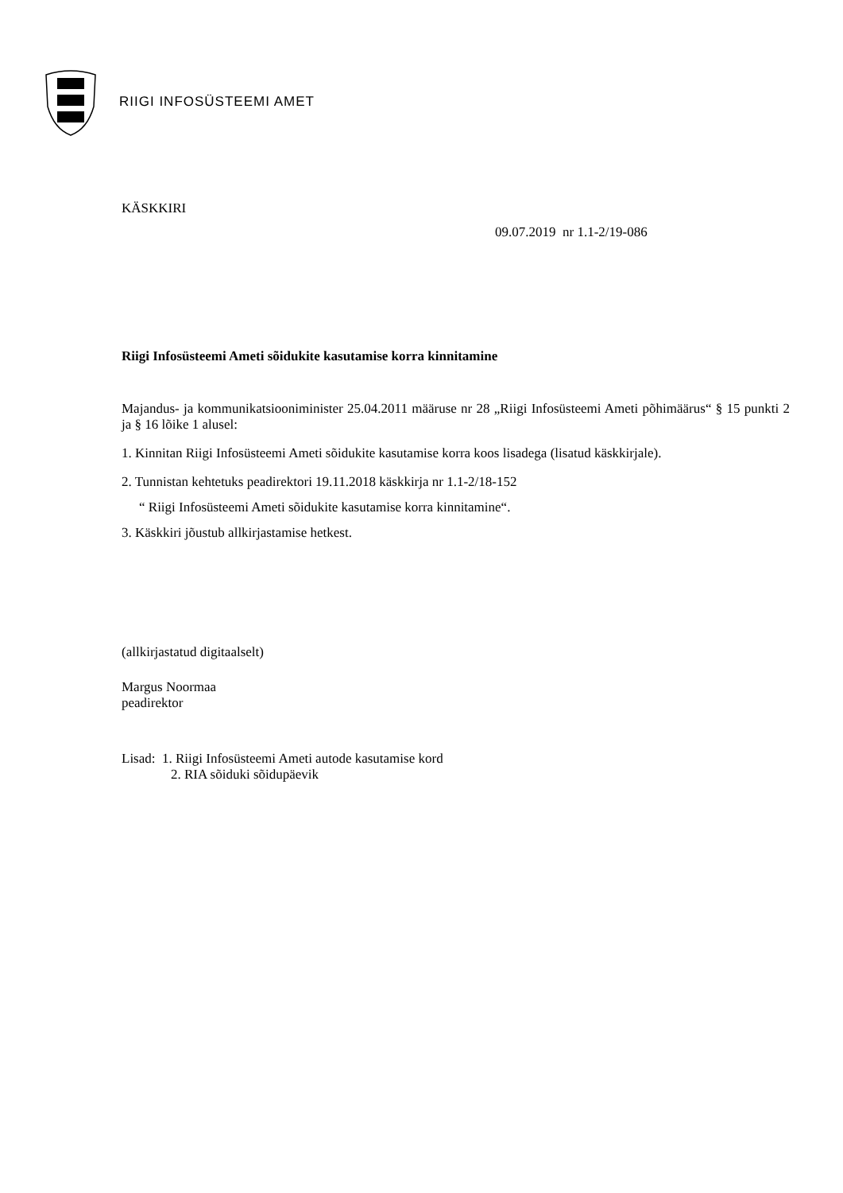RIIGI INFOSÜSTEEMI AMET
KÄSKKIRI
09.07.2019 nr 1.1-2/19-086
Riigi Infosüsteemi Ameti sõidukite kasutamise korra kinnitamine
Majandus- ja kommunikatsiooniminister 25.04.2011 määruse nr 28 „Riigi Infosüsteemi Ameti põhimäärus“ § 15 punkti 2 ja § 16 lõike 1 alusel:
1. Kinnitan Riigi Infosüsteemi Ameti sõidukite kasutamise korra koos lisadega (lisatud käskkirjale).
2. Tunnistan kehtetuks peadirektori 19.11.2018 käskkirja nr 1.1-2/18-152
“ Riigi Infosüsteemi Ameti sõidukite kasutamise korra kinnitamine“.
3. Käskkiri jõustub allkirjastamise hetkest.
(allkirjastatud digitaalselt)
Margus Noormaa
peadirektor
Lisad: 1. Riigi Infosüsteemi Ameti autode kasutamise kord
2. RIA sõiduki sõidupäevik